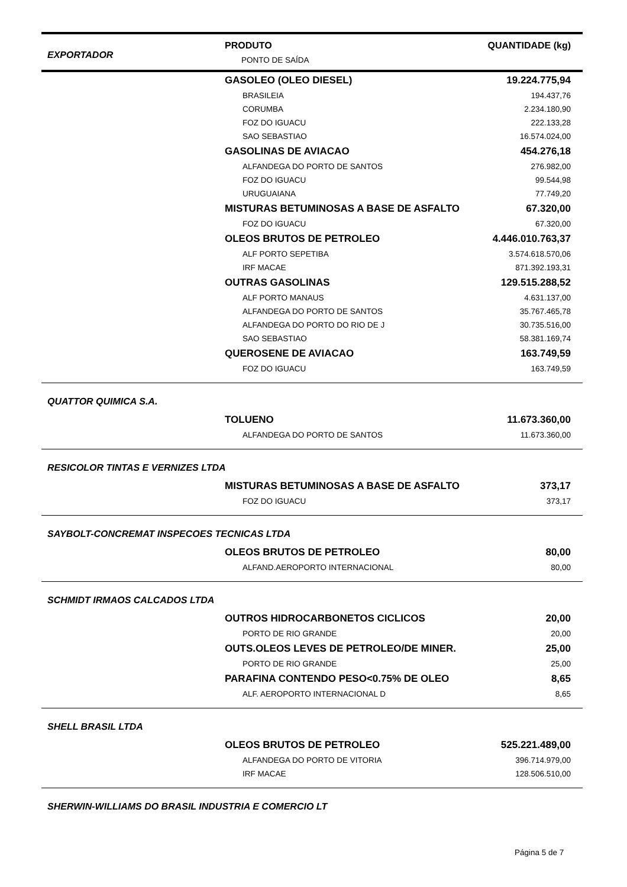| EXPORTADOR | PRODUTO PONTO DE SAÍDA | QUANTIDADE (kg) |
| --- | --- | --- |
| GASOLEO (OLEO DIESEL) | 19.224.775,94 |
| BRASILEIA | 194.437,76 |
| CORUMBA | 2.234.180,90 |
| FOZ DO IGUACU | 222.133,28 |
| SAO SEBASTIAO | 16.574.024,00 |
| GASOLINAS DE AVIACAO | 454.276,18 |
| ALFANDEGA DO PORTO DE SANTOS | 276.982,00 |
| FOZ DO IGUACU | 99.544,98 |
| URUGUAIANA | 77.749,20 |
| MISTURAS BETUMINOSAS A BASE DE ASFALTO | 67.320,00 |
| FOZ DO IGUACU | 67.320,00 |
| OLEOS BRUTOS DE PETROLEO | 4.446.010.763,37 |
| ALF PORTO SEPETIBA | 3.574.618.570,06 |
| IRF MACAE | 871.392.193,31 |
| OUTRAS GASOLINAS | 129.515.288,52 |
| ALF PORTO MANAUS | 4.631.137,00 |
| ALFANDEGA DO PORTO DE SANTOS | 35.767.465,78 |
| ALFANDEGA DO PORTO DO RIO DE J | 30.735.516,00 |
| SAO SEBASTIAO | 58.381.169,74 |
| QUEROSENE DE AVIACAO | 163.749,59 |
| FOZ DO IGUACU | 163.749,59 |
| QUATTOR QUIMICA S.A. | |
| TOLUENO | 11.673.360,00 |
| ALFANDEGA DO PORTO DE SANTOS | 11.673.360,00 |
| RESICOLOR TINTAS E VERNIZES LTDA | |
| MISTURAS BETUMINOSAS A BASE DE ASFALTO | 373,17 |
| FOZ DO IGUACU | 373,17 |
| SAYBOLT-CONCREMAT INSPECOES TECNICAS LTDA | |
| OLEOS BRUTOS DE PETROLEO | 80,00 |
| ALFAND.AEROPORTO INTERNACIONAL | 80,00 |
| SCHMIDT IRMAOS CALCADOS LTDA | |
| OUTROS HIDROCARBONETOS CICLICOS | 20,00 |
| PORTO DE RIO GRANDE | 20,00 |
| OUTS.OLEOS LEVES DE PETROLEO/DE MINER. | 25,00 |
| PORTO DE RIO GRANDE | 25,00 |
| PARAFINA CONTENDO PESO<0.75% DE OLEO | 8,65 |
| ALF. AEROPORTO INTERNACIONAL D | 8,65 |
| SHELL BRASIL LTDA | |
| OLEOS BRUTOS DE PETROLEO | 525.221.489,00 |
| ALFANDEGA DO PORTO DE VITORIA | 396.714.979,00 |
| IRF MACAE | 128.506.510,00 |
| SHERWIN-WILLIAMS DO BRASIL INDUSTRIA E COMERCIO LT | |
Página 5 de 7